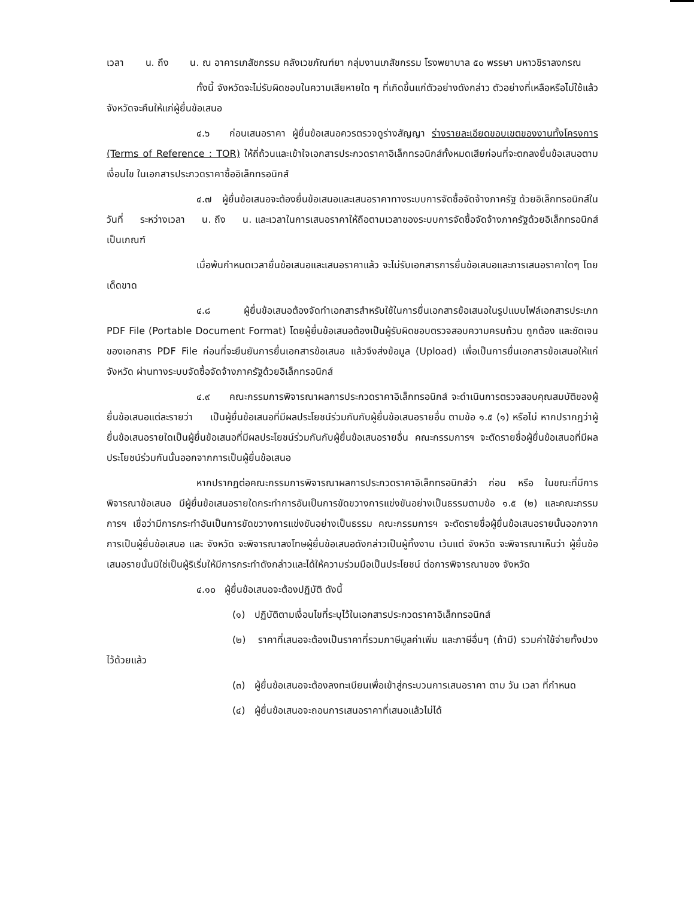เวลา น. ถึง น. ณ อาคารเภสัชกรรม คลังเวชภัณฑ์ยา กลุ่มงานเภสัชกรรม โรงพยาบาล ๕๐ พรรษา มหาวชิราลงกรณ
ทั้งนี้ จังหวัดจะไม่รับผิดชอบในความเสียหายใด ๆ ที่เกิดขึ้นแก่ตัวอย่างดังกล่าว ตัวอย่างที่เหลือหรือไม่ใช้แล้ว จังหวัดจะคืนให้แก่ผู้ยื่นข้อเสนอ
๔.๖ ก่อนเสนอราคา ผู้ยื่นข้อเสนอควรตรวจดูร่างสัญญา ร่างรายละเอียดขอบเขตของงานทั้งโครงการ (Terms of Reference : TOR) ให้ถี่ถ้วนและเข้าใจเอกสารประกวดราคาอิเล็กทรอนิกส์ทั้งหมดเสียก่อนที่จะตกลงยื่นข้อเสนอตามเงื่อนไข ในเอกสารประกวดราคาซื้ออิเล็กทรอนิกส์
๔.๗ ผู้ยื่นข้อเสนอจะต้องยื่นข้อเสนอและเสนอราคาทางระบบการจัดซื้อจัดจ้างภาครัฐ ด้วยอิเล็กทรอนิกส์ในวันที่ ระหว่างเวลา น. ถึง น. และเวลาในการเสนอราคาให้ถือตามเวลาของระบบการจัดซื้อจัดจ้างภาครัฐด้วยอิเล็กทรอนิกส์เป็นเกณฑ์
เมื่อพ้นกำหนดเวลายื่นข้อเสนอและเสนอราคาแล้ว จะไม่รับเอกสารการยื่นข้อเสนอและการเสนอราคาใดๆ โดยเด็ดขาด
๔.๘ ผู้ยื่นข้อเสนอต้องจัดทำเอกสารสำหรับใช้ในการยื่นเอกสารข้อเสนอในรูปแบบไฟล์เอกสารประเภท PDF File (Portable Document Format) โดยผู้ยื่นข้อเสนอต้องเป็นผู้รับผิดชอบตรวจสอบความครบถ้วน ถูกต้อง และชัดเจนของเอกสาร PDF File ก่อนที่จะยืนยันการยื่นเอกสารข้อเสนอ แล้วจึงส่งข้อมูล (Upload) เพื่อเป็นการยื่นเอกสารข้อเสนอให้แก่ จังหวัด ผ่านทางระบบจัดซื้อจัดจ้างภาครัฐด้วยอิเล็กทรอนิกส์
๔.๙ คณะกรรมการพิจารณาผลการประกวดราคาอิเล็กทรอนิกส์ จะดำเนินการตรวจสอบคุณสมบัติของผู้ยื่นข้อเสนอแต่ละรายว่า เป็นผู้ยื่นข้อเสนอที่มีผลประโยชน์ร่วมกันกับผู้ยื่นข้อเสนอรายอื่น ตามข้อ ๑.๕ (๑) หรือไม่ หากปรากฏว่าผู้ยื่นข้อเสนอรายใดเป็นผู้ยื่นข้อเสนอที่มีผลประโยชน์ร่วมกันกับผู้ยื่นข้อเสนอรายอื่น คณะกรรมการฯ จะตัดรายชื่อผู้ยื่นข้อเสนอที่มีผลประโยชน์ร่วมกันนั้นออกจากการเป็นผู้ยื่นข้อเสนอ
หากปรากฏต่อคณะกรรมการพิจารณาผลการประกวดราคาอิเล็กทรอนิกส์ว่า ก่อน หรือ ในขณะที่มีการพิจารณาข้อเสนอ มีผู้ยื่นข้อเสนอรายใดกระทำการอันเป็นการขัดขวางการแข่งขันอย่างเป็นธรรมตามข้อ ๑.๕ (๒) และคณะกรรมการฯ เชื่อว่ามีการกระทำอันเป็นการขัดขวางการแข่งขันอย่างเป็นธรรม คณะกรรมการฯ จะตัดรายชื่อผู้ยื่นข้อเสนอรายนั้นออกจากการเป็นผู้ยื่นข้อเสนอ และ จังหวัด จะพิจารณาลงโทษผู้ยื่นข้อเสนอดังกล่าวเป็นผู้ทิ้งงาน เว้นแต่ จังหวัด จะพิจารณาเห็นว่า ผู้ยื่นข้อเสนอรายนั้นมิใช่เป็นผู้ริเริ่มให้มีการกระทำดังกล่าวและได้ให้ความร่วมมือเป็นประโยชน์ ต่อการพิจารณาของ จังหวัด
๔.๑๐ ผู้ยื่นข้อเสนอจะต้องปฏิบัติ ดังนี้
(๑) ปฏิบัติตามเงื่อนไขที่ระบุไว้ในเอกสารประกวดราคาอิเล็กทรอนิกส์
(๒) ราคาที่เสนอจะต้องเป็นราคาที่รวมภาษีมูลค่าเพิ่ม และภาษีอื่นๆ (ถ้ามี) รวมค่าใช้จ่ายทั้งปวงไว้ด้วยแล้ว
(๓) ผู้ยื่นข้อเสนอจะต้องลงทะเบียนเพื่อเข้าสู่กระบวนการเสนอราคา ตาม วัน เวลา ที่กำหนด
(๔) ผู้ยื่นข้อเสนอจะถอนการเสนอราคาที่เสนอแล้วไม่ได้